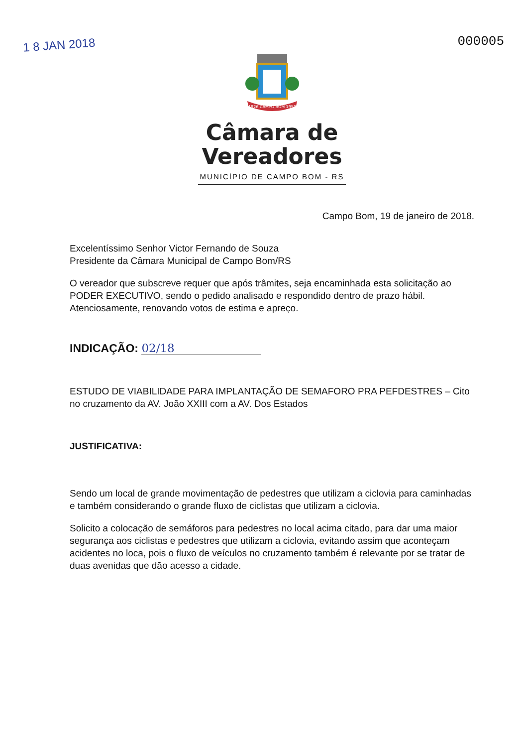1 8 JAN 2018
000005
1926 CAMPO BOM 1959
Câmara de
Vereadores
MUNICÍPIO DE CAMPO BOM - RS
Campo Bom, 19 de janeiro de 2018.
Excelentíssimo Senhor Victor Fernando de Souza
Presidente da Câmara Municipal de Campo Bom/RS
O vereador que subscreve requer que após trâmites, seja encaminhada esta solicitação ao PODER EXECUTIVO, sendo o pedido analisado e respondido dentro de prazo hábil. Atenciosamente, renovando votos de estima e apreço.
INDICAÇÃO: 02/18
ESTUDO DE VIABILIDADE PARA IMPLANTAÇÃO DE SEMAFORO PRA PEFDESTRES – Cito no cruzamento da AV. João XXIII com a AV. Dos Estados
JUSTIFICATIVA:
Sendo um local de grande movimentação de pedestres que utilizam a ciclovia para caminhadas e também considerando o grande fluxo de ciclistas que utilizam a ciclovia.
Solicito a colocação de semáforos para pedestres no local acima citado, para dar uma maior segurança aos ciclistas e pedestres que utilizam a ciclovia, evitando assim que aconteçam acidentes no loca, pois o fluxo de veículos no cruzamento também é relevante por se tratar de duas avenidas que dão acesso a cidade.